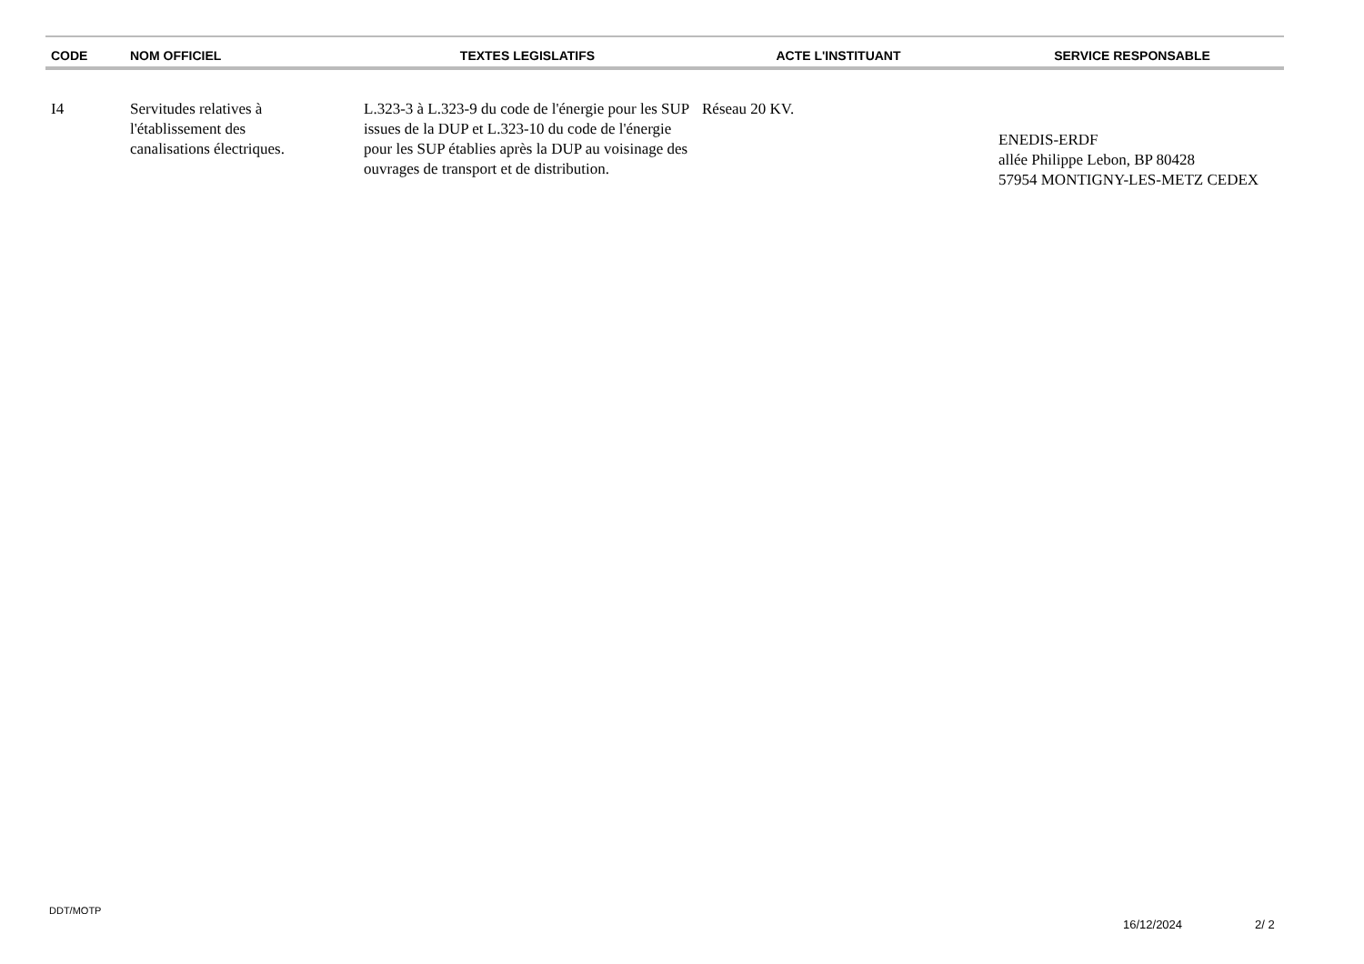| CODE | NOM OFFICIEL | TEXTES LEGISLATIFS | ACTE L'INSTITUANT | SERVICE RESPONSABLE |
| --- | --- | --- | --- | --- |
| I4 | Servitudes relatives à l'établissement des canalisations électriques. | L.323-3 à L.323-9 du code de l'énergie pour les SUP issues de la DUP et L.323-10 du code de l'énergie pour les SUP établies après la DUP au voisinage des ouvrages de transport et de distribution. | Réseau 20 KV. | ENEDIS-ERDF allée Philippe Lebon, BP 80428 57954 MONTIGNY-LES-METZ CEDEX |
DDT/MOTP
16/12/2024 2/ 2